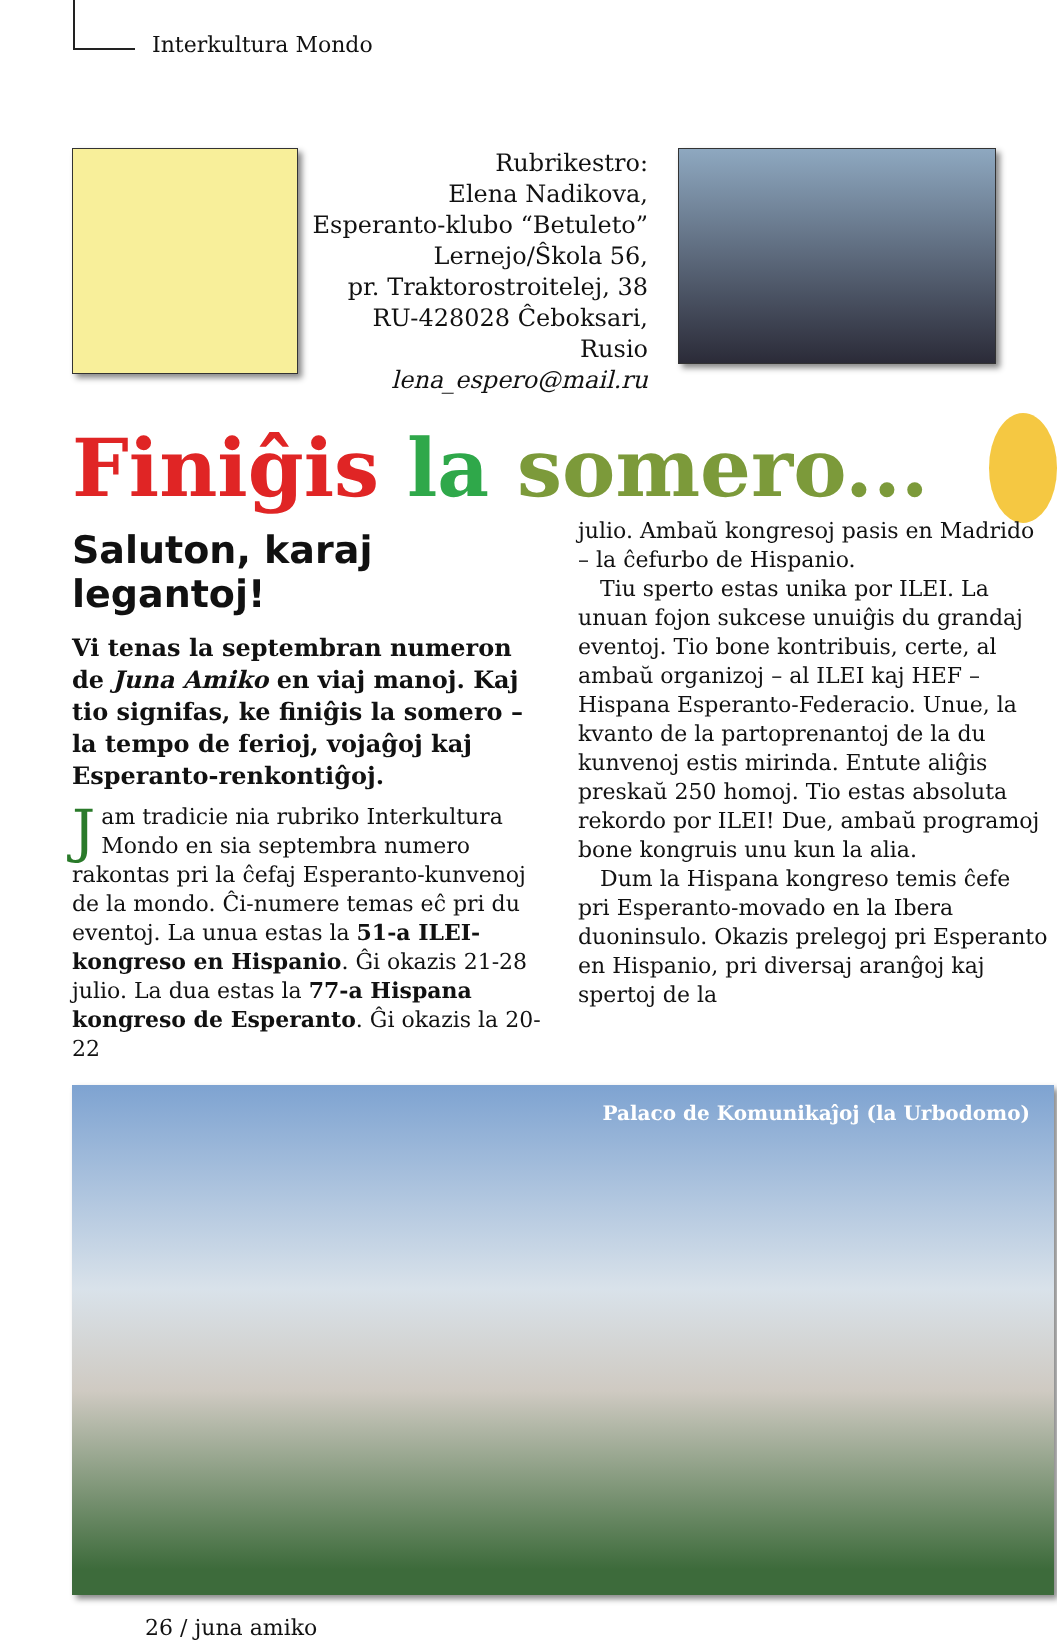Interkultura Mondo
Rubrikestro:
Elena Nadikova,
Esperanto-klubo “Betuleto”
Lernejo/Ŝkola 56,
pr. Traktorostroitelej, 38
RU-428028 Ĉeboksari, Rusio
lena_espero@mail.ru
Finiĝis la somero...
Saluton, karaj legantoj!
Vi tenas la septembran numeron de Juna Amiko en viaj manoj. Kaj tio signifas, ke finiĝis la somero – la tempo de ferioj, vojaĝoj kaj Esperanto-renkontiĝoj.
Jam tradicie nia rubriko Interkultura Mondo en sia septembra numero rakontas pri la ĉefaj Esperanto-kunvenoj de la mondo. Ĉi-numere temas eĉ pri du eventoj. La unua estas la 51-a ILEI-kongreso en Hispanio. Ĝi okazis 21-28 julio. La dua estas la 77-a Hispana kongreso de Esperanto. Ĝi okazis la 20-22
julio. Ambaŭ kongresoj pasis en Madrido – la ĉefurbo de Hispanio.
Tiu sperto estas unika por ILEI. La unuan fojon sukcese unuiĝis du grandaj eventoj. Tio bone kontribuis, certe, al ambaŭ organizoj – al ILEI kaj HEF – Hispana Esperanto-Federacio. Unue, la kvanto de la partoprenantoj de la du kunvenoj estis mirinda. Entute aliĝis preskaŭ 250 homoj. Tio estas absoluta rekordo por ILEI! Due, ambaŭ programoj bone kongruis unu kun la alia.
Dum la Hispana kongreso temis ĉefe pri Esperanto-movado en la Ibera duoninsulo. Okazis prelegoj pri Esperanto en Hispanio, pri diversaj aranĝoj kaj spertoj de la
Palaco de Komunikaĵoj (la Urbodomo)
26 / juna amiko